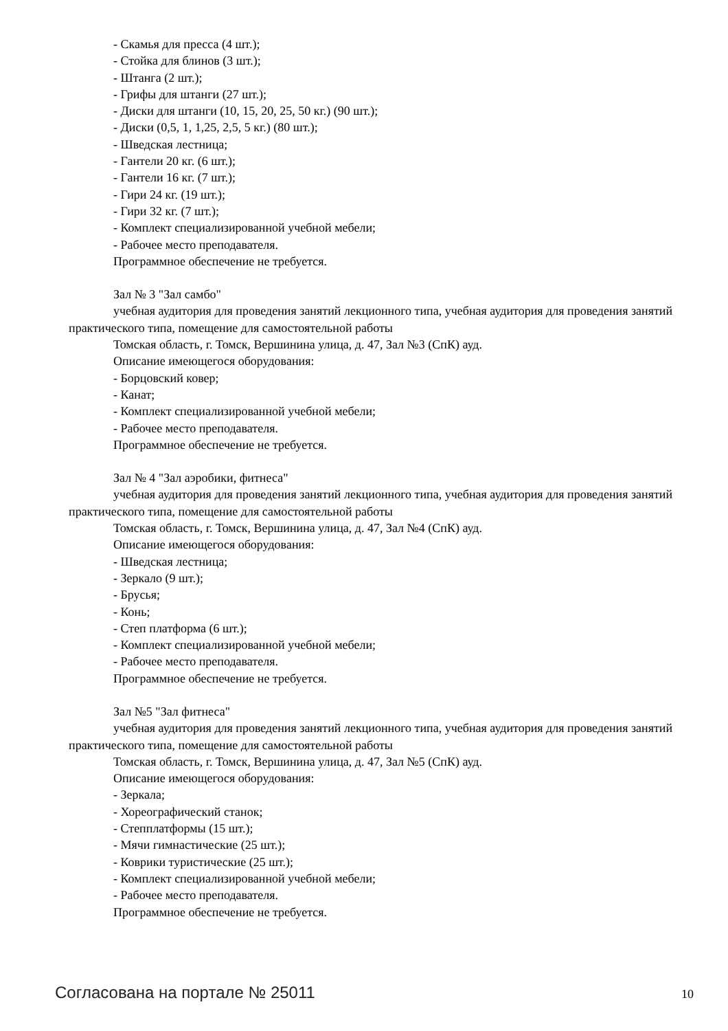- Скамья для пресса (4 шт.);
- Стойка для блинов (3 шт.);
- Штанга (2 шт.);
- Грифы для штанги (27 шт.);
- Диски для штанги (10, 15, 20, 25, 50 кг.) (90 шт.);
- Диски (0,5, 1, 1,25, 2,5, 5 кг.) (80 шт.);
- Шведская лестница;
- Гантели 20 кг. (6 шт.);
- Гантели 16 кг. (7 шт.);
- Гири 24 кг. (19 шт.);
- Гири 32 кг. (7 шт.);
- Комплект специализированной учебной мебели;
- Рабочее место преподавателя.
Программное обеспечение не требуется.
Зал № 3 "Зал самбо"
учебная аудитория для проведения занятий лекционного типа, учебная аудитория для проведения занятий практического типа, помещение для самостоятельной работы
Томская область, г. Томск, Вершинина улица, д. 47, Зал №3 (СпК) ауд.
Описание имеющегося оборудования:
- Борцовский ковер;
- Канат;
- Комплект специализированной учебной мебели;
- Рабочее место преподавателя.
Программное обеспечение не требуется.
Зал № 4 "Зал аэробики, фитнеса"
учебная аудитория для проведения занятий лекционного типа, учебная аудитория для проведения занятий практического типа, помещение для самостоятельной работы
Томская область, г. Томск, Вершинина улица, д. 47, Зал №4 (СпК) ауд.
Описание имеющегося оборудования:
- Шведская лестница;
- Зеркало (9 шт.);
- Брусья;
- Конь;
- Степ платформа (6 шт.);
- Комплект специализированной учебной мебели;
- Рабочее место преподавателя.
Программное обеспечение не требуется.
Зал №5 "Зал фитнеса"
учебная аудитория для проведения занятий лекционного типа, учебная аудитория для проведения занятий практического типа, помещение для самостоятельной работы
Томская область, г. Томск, Вершинина улица, д. 47, Зал №5 (СпК) ауд.
Описание имеющегося оборудования:
- Зеркала;
- Хореографический станок;
- Степплатформы (15 шт.);
- Мячи гимнастические (25 шт.);
- Коврики туристические (25 шт.);
- Комплект специализированной учебной мебели;
- Рабочее место преподавателя.
Программное обеспечение не требуется.
Согласована на портале № 25011 10